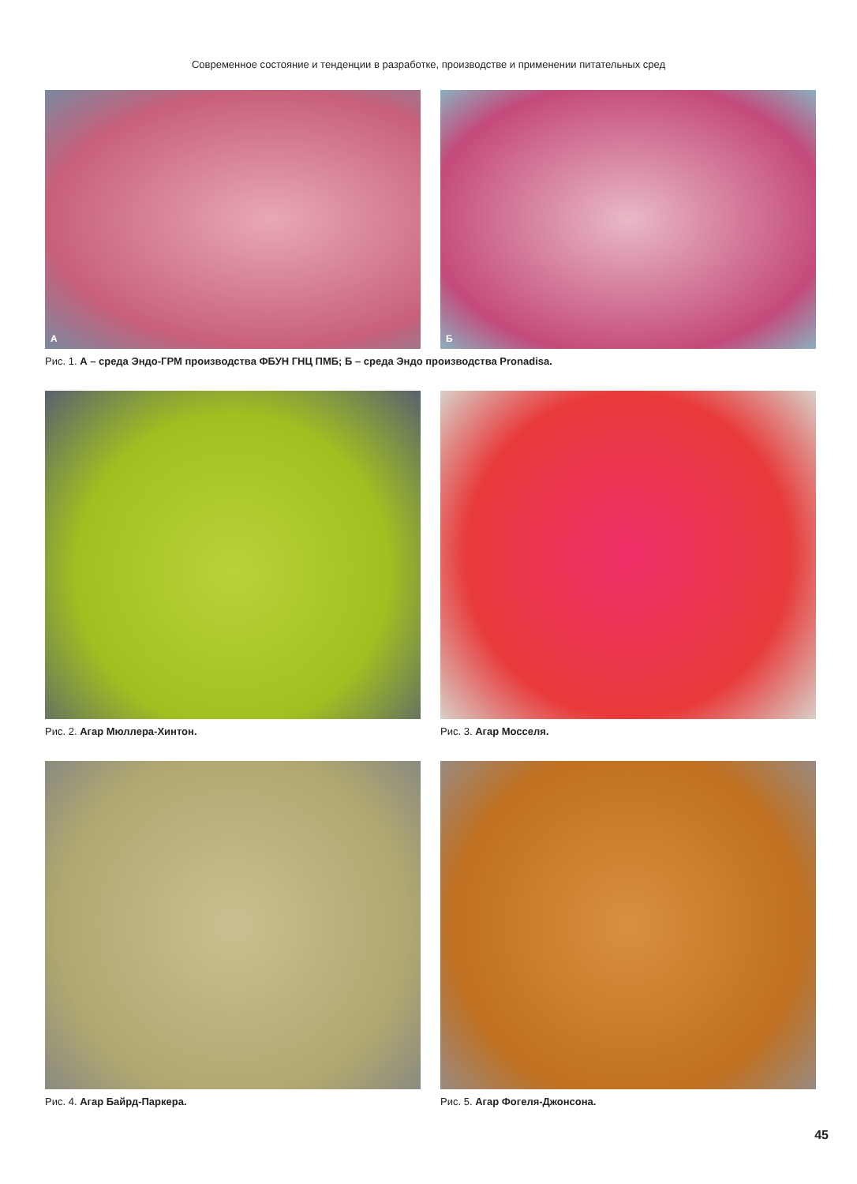Современное состояние и тенденции в разработке, производстве и применении питательных сред
А
Б
Рис. 1. А – среда Эндо-ГРМ производства ФБУН ГНЦ ПМБ; Б – среда Эндо производства Pronadisa.
Рис. 2. Агар Мюллера-Хинтон. Рис. 3. Агар Мосселя.
Рис. 4. Агар Байрд-Паркера. Рис. 5. Агар Фогеля-Джонсона.
45